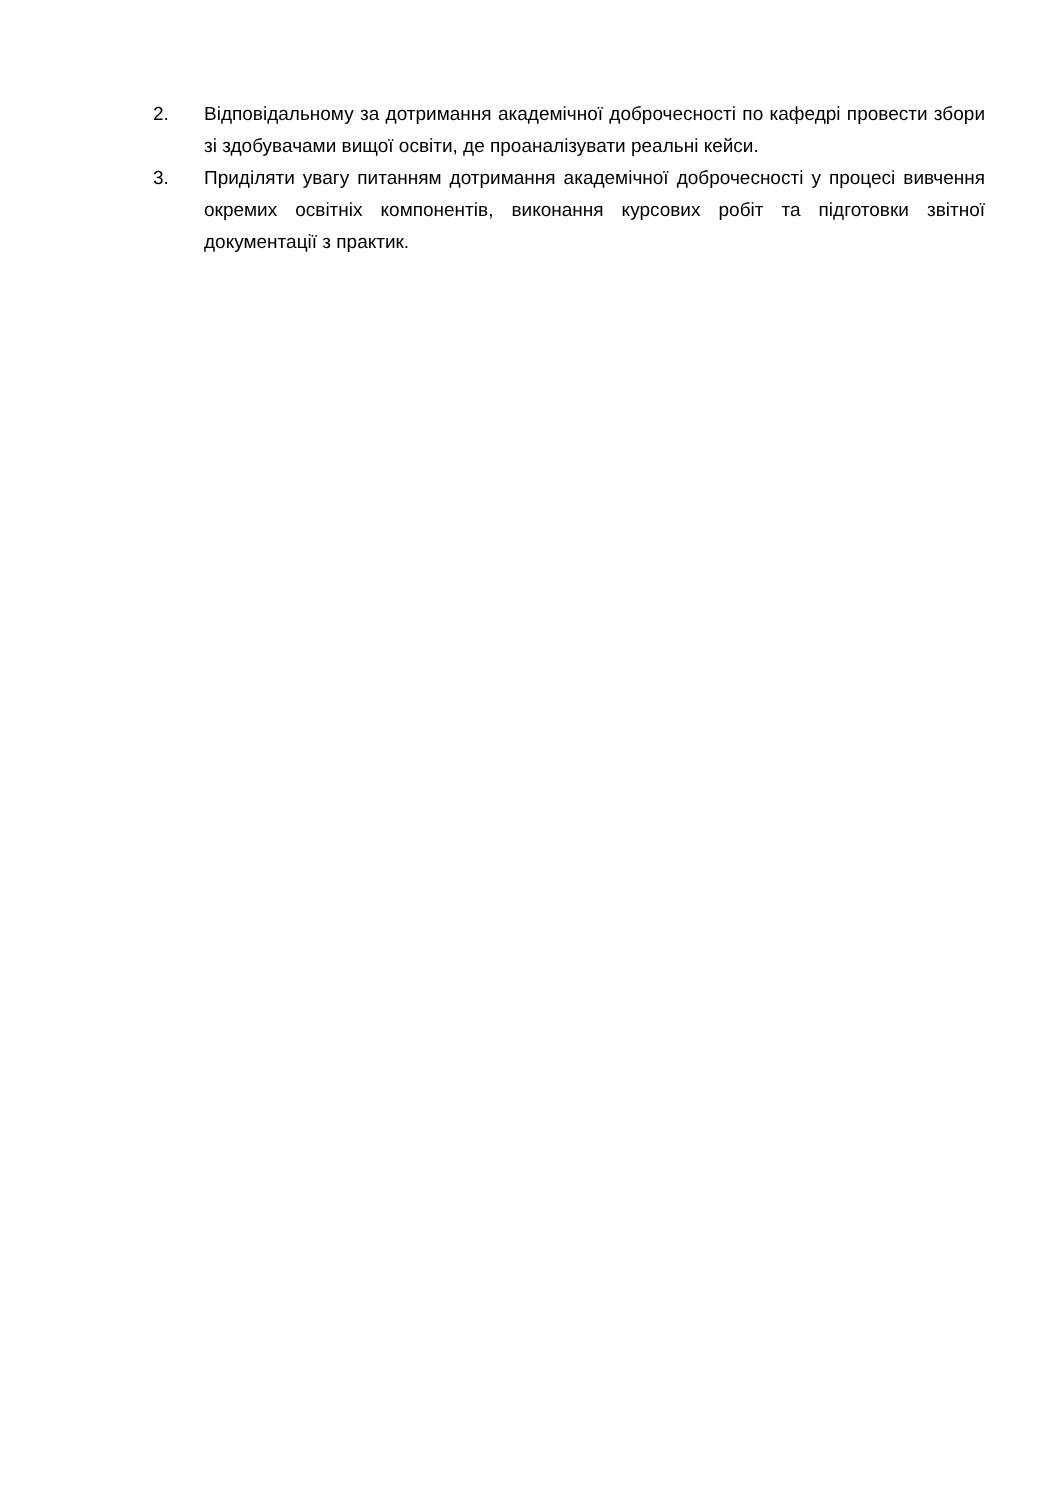2. Відповідальному за дотримання академічної доброчесності по кафедрі провести збори зі здобувачами вищої освіти, де проаналізувати реальні кейси.
3. Приділяти увагу питанням дотримання академічної доброчесності у процесі вивчення окремих освітніх компонентів, виконання курсових робіт та підготовки звітної документації з практик.